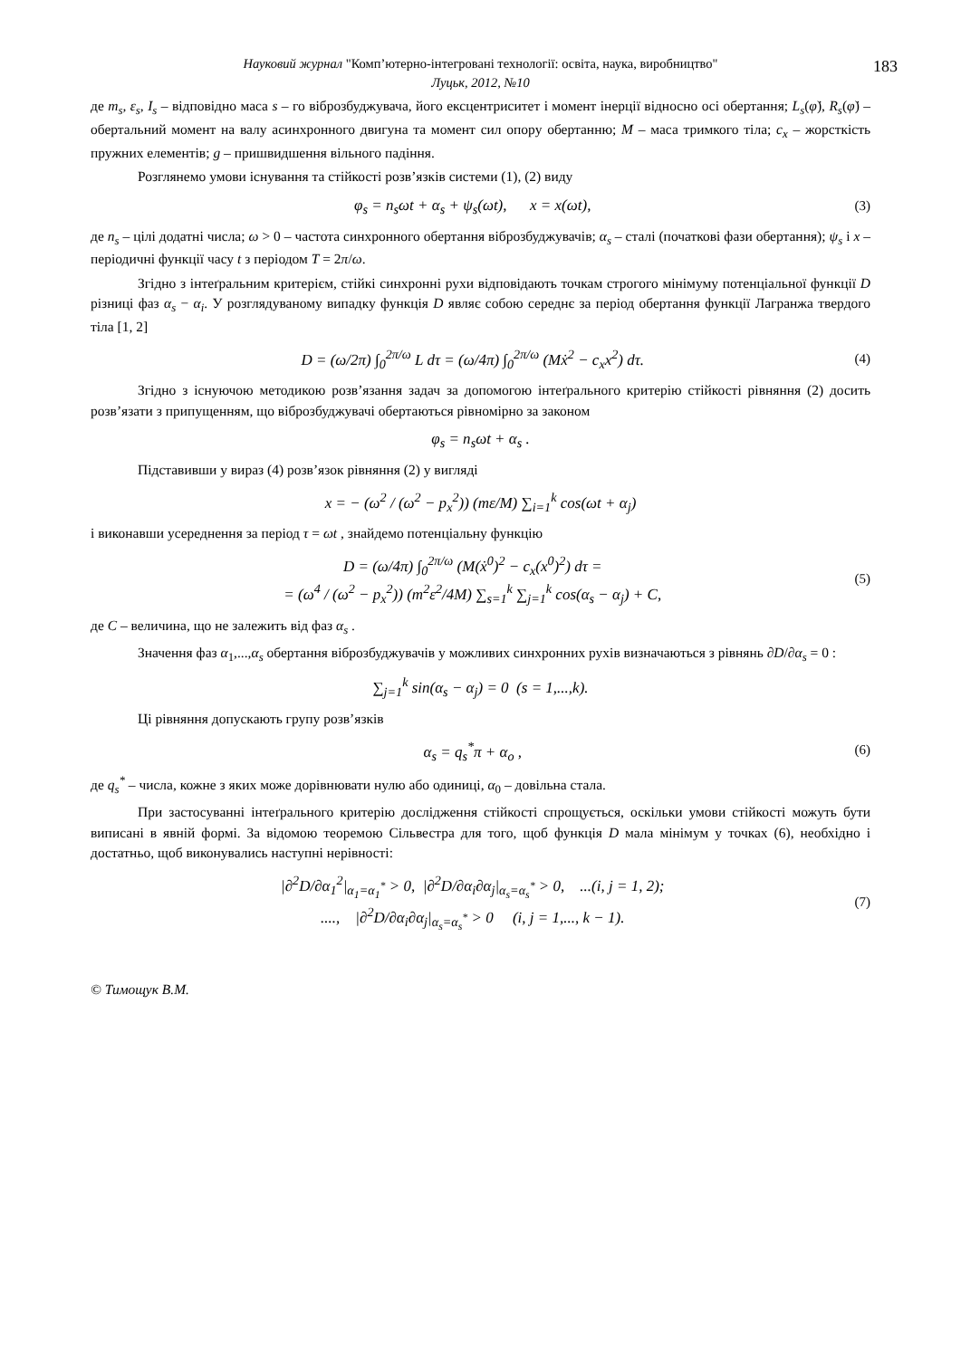Науковий журнал "Комп’ютерно-інтегровані технології: освіта, наука, виробництво"
Луцьк, 2012, №10
183
де m<sub>s</sub>, ε<sub>s</sub>, I<sub>s</sub> – відповідно маса s – го віброзбуджувача, його ексцентриситет і момент інерції відносно осі обертання; L<sub>s</sub>(φ̇), R<sub>s</sub>(φ̇) – обертальний момент на валу асинхронного двигуна та момент сил опору обертанню; M – маса тримкого тіла; c<sub>x</sub> – жорсткість пружних елементів; g – пришвидшення вільного падіння.
Розглянемо умови існування та стійкості розв’язків системи (1), (2) виду
φ<sub>s</sub> = n<sub>s</sub>ωt + α<sub>s</sub> + ψ<sub>s</sub>(ωt), x = x(ωt), (3)
де n<sub>s</sub> – цілі додатні числа; ω > 0 – частота синхронного обертання віброзбуджувачів; α<sub>s</sub> – сталі (початкові фази обертання); ψ<sub>s</sub> і x – періодичні функції часу t з періодом T = 2π/ω.
Згідно з інтеґральним критерієм, стійкі синхронні рухи відповідають точкам строгого мінімуму потенціальної функції D різниці фаз α<sub>s</sub> − α<sub>i</sub>. У розглядуваному випадку функція D являє собою середнє за період обертання функції Лагранжа твердого тіла [1, 2]
D = (ω/2π) ∫<sub>0</sub><sup>2π/ω</sup> L dτ = (ω/4π) ∫<sub>0</sub><sup>2π/ω</sup> (Mẋ<sup>2</sup> − c<sub>x</sub>x<sup>2</sup>) dτ. (4)
Згідно з існуючою методикою розв’язання задач за допомогою інтеґрального критерію стійкості рівняння (2) досить розв’язати з припущенням, що віброзбуджувачі обертаються рівномірно за законом
φ<sub>s</sub> = n<sub>s</sub>ωt + α<sub>s</sub> .
Підставивши у вираз (4) розв’язок рівняння (2) у вигляді
x = − (ω<sup>2</sup> / (ω<sup>2</sup> − p<sub>x</sub><sup>2</sup>)) (mε/M) ∑<sub>i=1</sub><sup>k</sup> cos(ωt + α<sub>j</sub>)
і виконавши усереднення за період τ = ωt , знайдемо потенціальну функцію
D = (ω/4π) ∫<sub>0</sub><sup>2π/ω</sup> (M(ẋ<sup>0</sup>)<sup>2</sup> − c<sub>x</sub>(x<sup>0</sup>)<sup>2</sup>) dτ =
= (ω<sup>4</sup> / (ω<sup>2</sup> − p<sub>x</sub><sup>2</sup>)) (m<sup>2</sup>ε<sup>2</sup>/4M) ∑<sub>s=1</sub><sup>k</sup> ∑<sub>j=1</sub><sup>k</sup> cos(α<sub>s</sub> − α<sub>j</sub>) + C, (5)
де C – величина, що не залежить від фаз α<sub>s</sub> .
Значення фаз α<sub>1</sub>,...,α<sub>s</sub> обертання віброзбуджувачів у можливих синхронних рухів визначаються з рівнянь ∂D/∂α<sub>s</sub> = 0 :
∑<sub>j=1</sub><sup>k</sup> sin(α<sub>s</sub> − α<sub>j</sub>) = 0 (s = 1,...,k).
Ці рівняння допускають групу розв’язків
α<sub>s</sub> = q<sub>s</sub><sup>*</sup>π + α<sub>o</sub> , (6)
де q<sub>s</sub><sup>*</sup> – числа, кожне з яких може дорівнювати нулю або одиниці, α<sub>0</sub> – довільна стала.
При застосуванні інтеґрального критерію дослідження стійкості спрощується, оскільки умови стійкості можуть бути виписані в явній формі. За відомою теоремою Сільвестра для того, щоб функція D мала мінімум у точках (6), необхідно і достатньо, щоб виконувались наступні нерівності:
|∂<sup>2</sup>D/∂α<sub>1</sub><sup>2</sup>|<sub>α<sub>1</sub>=α<sub>1</sub><sup>*</sup></sub> > 0, |∂<sup>2</sup>D/∂α<sub>i</sub>∂α<sub>j</sub>|<sub>α<sub>s</sub>=α<sub>s</sub><sup>*</sup></sub> > 0, ...(i, j = 1, 2);
...., |∂<sup>2</sup>D/∂α<sub>i</sub>∂α<sub>j</sub>|<sub>α<sub>s</sub>=α<sub>s</sub><sup>*</sup></sub> > 0 (i, j = 1,..., k − 1). (7)
© Тимощук В.М.